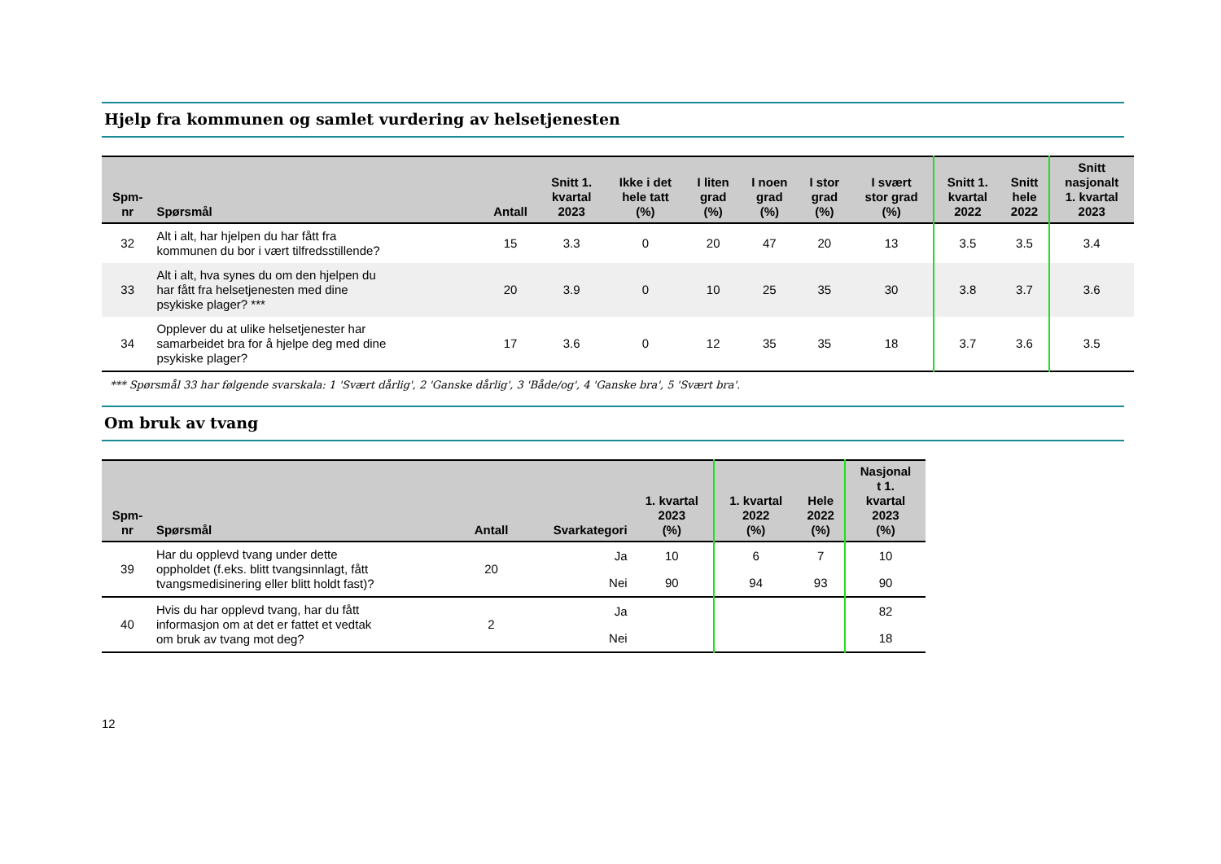Hjelp fra kommunen og samlet vurdering av helsetjenesten
| Spm- nr | Spørsmål | Antall | Snitt 1. kvartal 2023 | Ikke i det hele tatt (%) | I liten grad (%) | I noen grad (%) | I stor grad (%) | I svært stor grad (%) | Snitt 1. kvartal 2022 | Snitt hele 2022 | Snitt nasjonalt 1. kvartal 2023 |
| --- | --- | --- | --- | --- | --- | --- | --- | --- | --- | --- | --- |
| 32 | Alt i alt, har hjelpen du har fått fra kommunen du bor i vært tilfredsstillende? | 15 | 3.3 | 0 | 20 | 47 | 20 | 13 | 3.5 | 3.5 | 3.4 |
| 33 | Alt i alt, hva synes du om den hjelpen du har fått fra helsetjenesten med dine psykiske plager? *** | 20 | 3.9 | 0 | 10 | 25 | 35 | 30 | 3.8 | 3.7 | 3.6 |
| 34 | Opplever du at ulike helsetjenester har samarbeidet bra for å hjelpe deg med dine psykiske plager? | 17 | 3.6 | 0 | 12 | 35 | 35 | 18 | 3.7 | 3.6 | 3.5 |
*** Spørsmål 33 har følgende svarskala: 1 'Svært dårlig', 2 'Ganske dårlig', 3 'Både/og', 4 'Ganske bra', 5 'Svært bra'.
Om bruk av tvang
| Spm- nr | Spørsmål | Antall | Svarkategori | 1. kvartal 2023 (%) | 1. kvartal 2022 (%) | Hele 2022 (%) | Nasjonal t 1. kvartal 2023 (%) |
| --- | --- | --- | --- | --- | --- | --- | --- |
| 39 | Har du opplevd tvang under dette oppholdet (f.eks. blitt tvangsinnlagt, fått tvangsmedisinering eller blitt holdt fast)? | 20 | Ja | 10 | 6 | 7 | 10 |
| | | | Nei | 90 | 94 | 93 | 90 |
| 40 | Hvis du har opplevd tvang, har du fått informasjon om at det er fattet et vedtak om bruk av tvang mot deg? | 2 | Ja | | | | 82 |
| | | | Nei | | | | 18 |
12